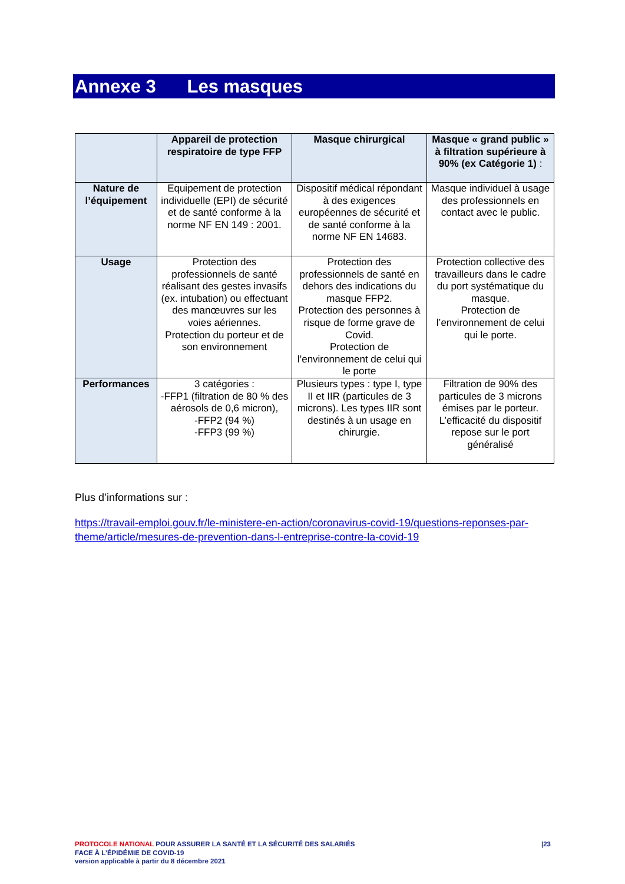Annexe 3 Les masques
| | Appareil de protection respiratoire de type FFP | Masque chirurgical | Masque « grand public » à filtration supérieure à 90% (ex Catégorie 1) : |
| --- | --- | --- | --- |
| Nature de l’équipement | Equipement de protection individuelle (EPI) de sécurité et de santé conforme à la norme NF EN 149 : 2001. | Dispositif médical répondant à des exigences européennes de sécurité et de santé conforme à la norme NF EN 14683. | Masque individuel à usage des professionnels en contact avec le public. |
| Usage | Protection des professionnels de santé réalisant des gestes invasifs (ex. intubation) ou effectuant des manœuvres sur les voies aériennes. Protection du porteur et de son environnement | Protection des professionnels de santé en dehors des indications du masque FFP2. Protection des personnes à risque de forme grave de Covid. Protection de l’environnement de celui qui le porte | Protection collective des travailleurs dans le cadre du port systématique du masque. Protection de l’environnement de celui qui le porte. |
| Performances | 3 catégories : -FFP1 (filtration de 80 % des aérosols de 0,6 micron), -FFP2 (94 %) -FFP3 (99 %) | Plusieurs types : type I, type II et IIR (particules de 3 microns). Les types IIR sont destinés à un usage en chirurgie. | Filtration de 90% des particules de 3 microns émises par le porteur. L’efficacité du dispositif repose sur le port généralisé |
Plus d’informations sur :
https://travail-emploi.gouv.fr/le-ministere-en-action/coronavirus-covid-19/questions-reponses-par-theme/article/mesures-de-prevention-dans-l-entreprise-contre-la-covid-19
|23 PROTOCOLE NATIONAL POUR ASSURER LA SANTÉ ET LA SÉCURITÉ DES SALARIÉS
FACE À L’ÉPIDÉMIE DE COVID-19
version applicable à partir du 8 décembre 2021